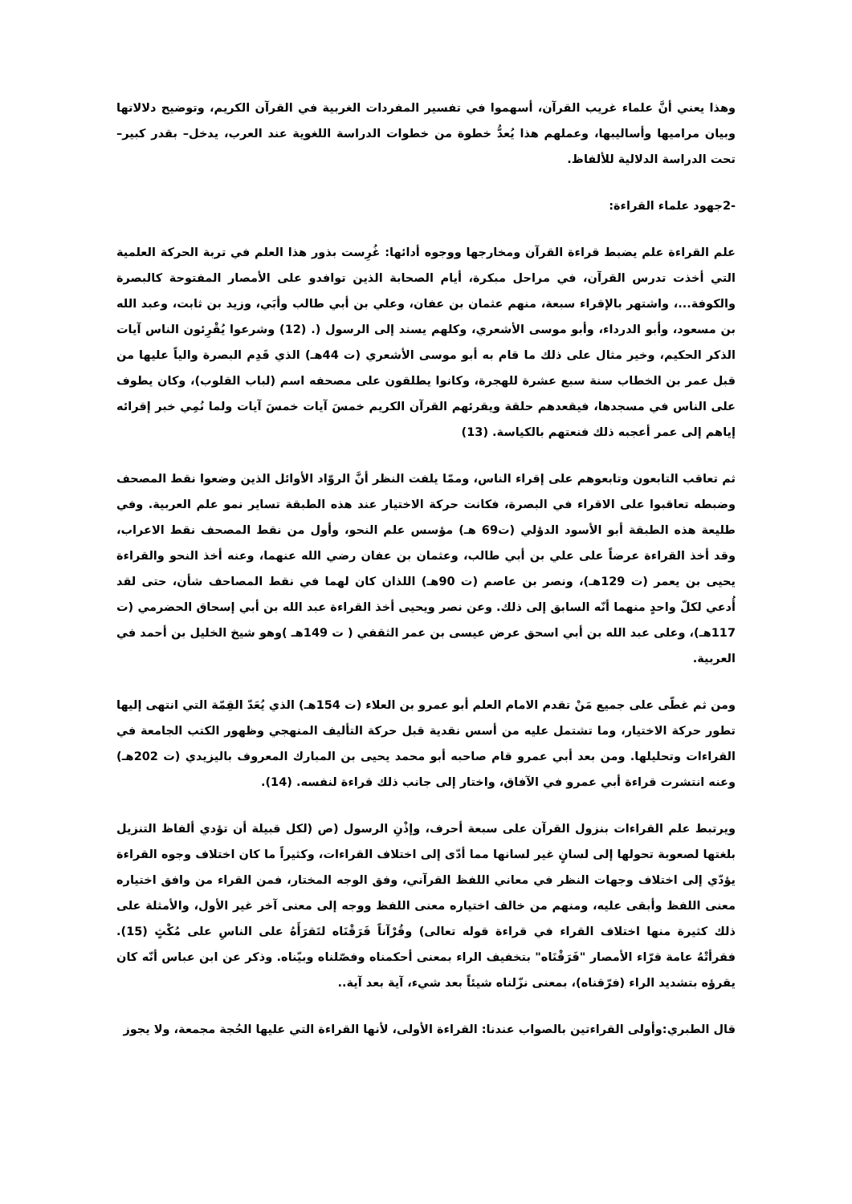وهذا يعني أنَّ علماء غريب القرآن، أسهموا في تفسير المفردات الغربية في القرآن الكريم، وتوضيح دلالاتها وبيان مراميها وأساليبها، وعملهم هذا يُعدُّ خطوة من خطوات الدراسة اللغوية عند العرب، يدخل– بقدر كبير– تحت الدراسة الدلالية للألفاظ.
-2جهود علماء القراءة:
علم القراءة علم يضبط قراءة القرآن ومخارجها ووجوه أدائها: غُرِست بذور هذا العلم في تربة الحركة العلمية التي أخذت تدرس القرآن، في مراحل مبكرة، أيام الصحابة الذين توافدو على الأمصار المفتوحة كالبصرة والكوفة...، واشتهر بالإقراء سبعة، منهم عثمان بن عفان، وعلي بن أبي طالب وأبَي، وزيد بن ثابت، وعبد الله بن مسعود، وأبو الدرداء، وأبو موسى الأشعري، وكلهم يسند إلى الرسول (. (12) وشرعوا يُقْرِئون الناس آيات الذكر الحكيم، وخير مثال على ذلك ما قام به أبو موسى الأشعري (ت 44هـ) الذي قَدِم البصرة والياً عليها من قبل عمر بن الخطاب سنة سبع عشرة للهجرة، وكانوا يطلقون على مصحفه اسم (لباب القلوب)، وكان يطوف على الناس في مسجدها، فيقعدهم حلقة ويقرئهم القرآن الكريم خمسَ آيات خمسَ آيات ولما نُمِي خبر إقرائه إياهم إلى عمر أعجبه ذلك فنعتهم بالكياسة. (13)
ثم تعاقب التابعون وتابعوهم على إقراء الناس، وممّا يلفت النظر أنَّ الروّاد الأوائل الذين وضعوا نقط المصحف وضبطه تعاقبوا على الاقراء في البصرة، فكانت حركة الاختيار عند هذه الطبقة تساير نمو علم العربية. وفي طليعة هذه الطبقة أبو الأسود الدؤلي (ت69 هـ) مؤسس علم النحو، وأول من نقط المصحف نقط الاعراب، وقد أخذ القراءة عرضاً على علي بن أبي طالب، وعثمان بن عفان رضي الله عنهما، وعنه أخذ النحو والقراءة يحيى بن يعمر (ت 129هـ)، ونصر بن عاصم (ت 90هـ) اللذان كان لهما في نقط المصاحف شأن، حتى لقد أُدعي لكلّ واحدٍ منهما أنّه السابق إلى ذلك. وعن نصر ويحيى أخذ القراءة عبد الله بن أبي إسحاق الحضرمي (ت 117هـ)، وعلى عبد الله بن أبي اسحق عرض عيسى بن عمر الثقفي ( ت 149هـ )وهو شيخ الخليل بن أحمد في العربية.
ومن ثم غطّى على جميع مَنْ تقدم الامام العلم أبو عمرو بن العلاء (ت 154هـ) الذي يُعَدّ القِمّة التي انتهى إليها تطور حركة الاختيار، وما تشتمل عليه من أسس نقدية قبل حركة التأليف المنهجي وظهور الكتب الجامعة في القراءات وتحليلها. ومن بعد أبي عمرو قام صاحبه أبو محمد يحيى بن المبارك المعروف باليزيدي (ت 202هـ) وعنه انتشرت قراءة أبي عمرو في الآفاق، واختار إلى جانب ذلك قراءة لنفسه. (14).
ويرتبط علم القراءات بنزول القرآن على سبعة أحرف، وإذْنِ الرسول (ص (لكل قبيلة أن تؤدي ألفاظ التنزيل بلغتها لصعوبة تحولها إلى لسانٍ غير لسانها مما أدّى إلى اختلاف القراءات، وكثيراً ما كان اختلاف وجوه القراءة يؤدّي إلى اختلاف وجهات النظر في معاني اللفظ القرآني، وفق الوجه المختار، فمن القراء من وافق اختياره معنى اللفظ وأبقى عليه، ومنهم من خالف اختياره معنى اللفظ ووجه إلى معنى آخر غير الأول، والأمثلة على ذلك كثيرة منها اختلاف القراء في قراءة قوله تعالى) وقُرْآناً فَرَقْنَاه لتَقرَأَهُ على الناسِ على مُكْثٍ (15). فقرأتْهُ عامة قرّاء الأمصار "فَرَقْنَاه" بتخفيف الراء بمعنى أحكمناه وفصّلناه وبيّناه. وذكر عن ابن عباس أنّه كان يقرؤه بتشديد الراء (فرّقناه)، بمعنى نزّلناه شيئاً بعد شيء، آية بعد آية..
قال الطبري:وأولى القراءتين بالصواب عندنا: القراءة الأولى، لأنها القراءة التي عليها الحُجة مجمعة، ولا يجوز